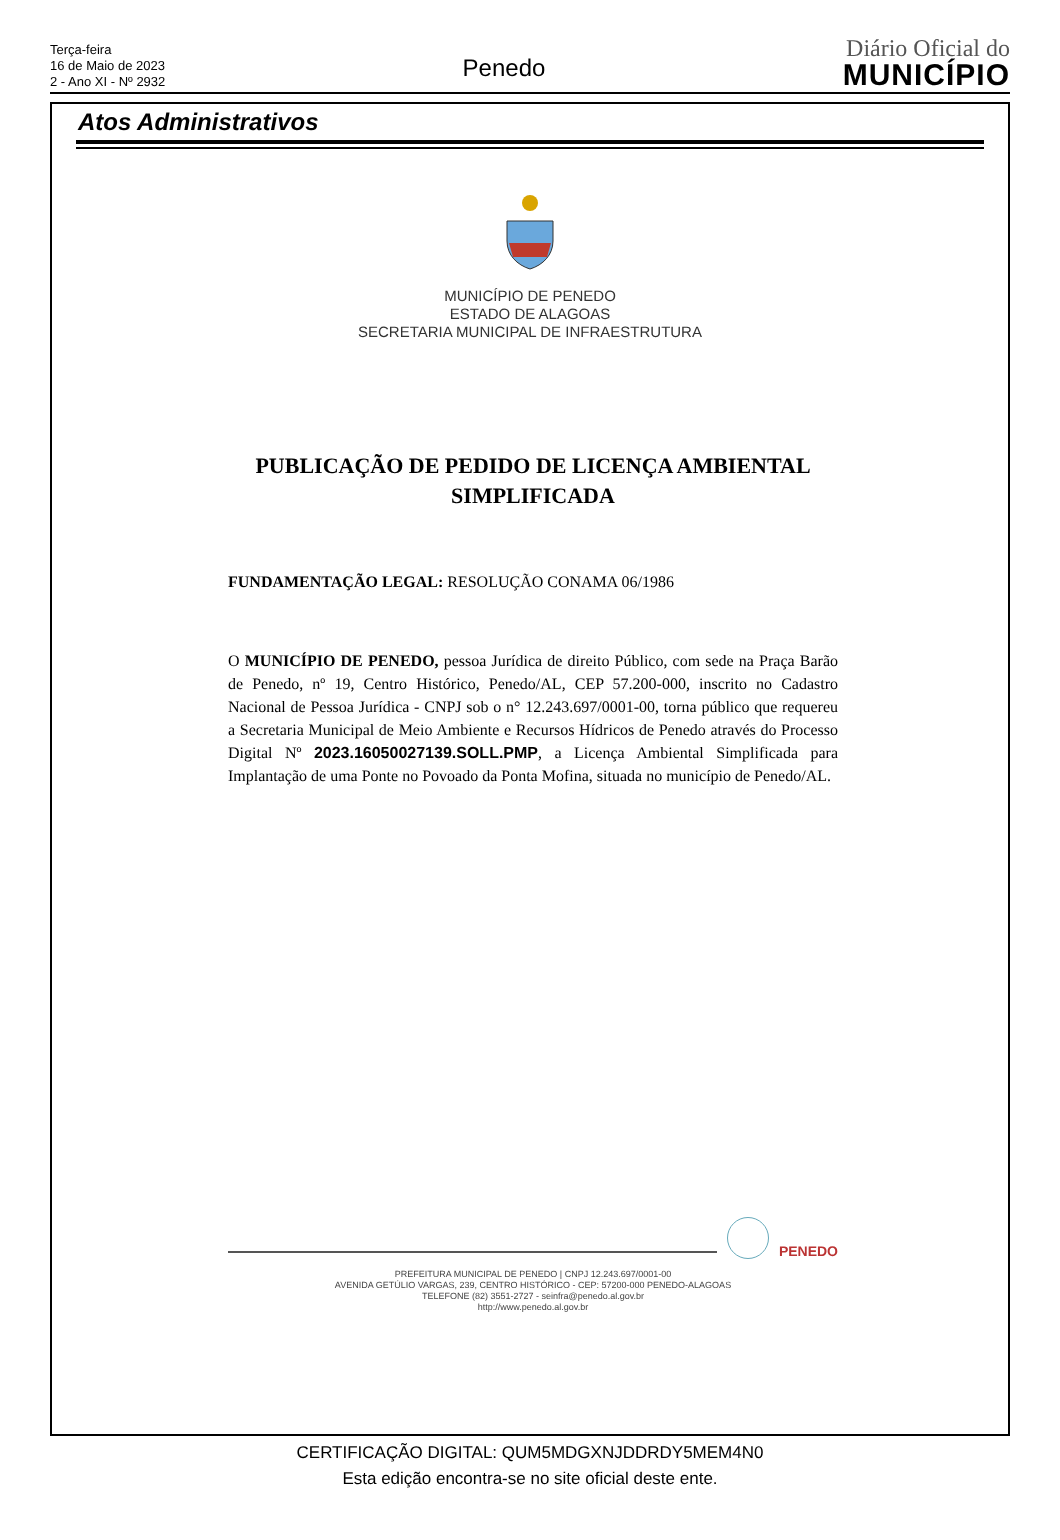Terça-feira
16 de Maio de 2023
2 - Ano XI - Nº 2932
Penedo
Diário Oficial do
MUNICÍPIO
Atos Administrativos
MUNICÍPIO DE PENEDO
ESTADO DE ALAGOAS
SECRETARIA MUNICIPAL DE INFRAESTRUTURA
PUBLICAÇÃO DE PEDIDO DE LICENÇA AMBIENTAL SIMPLIFICADA
FUNDAMENTAÇÃO LEGAL: RESOLUÇÃO CONAMA 06/1986
O MUNICÍPIO DE PENEDO, pessoa Jurídica de direito Público, com sede na Praça Barão de Penedo, nº 19, Centro Histórico, Penedo/AL, CEP 57.200-000, inscrito no Cadastro Nacional de Pessoa Jurídica - CNPJ sob o n° 12.243.697/0001-00, torna público que requereu a Secretaria Municipal de Meio Ambiente e Recursos Hídricos de Penedo através do Processo Digital Nº 2023.16050027139.SOLL.PMP, a Licença Ambiental Simplificada para Implantação de uma Ponte no Povoado da Ponta Mofina, situada no município de Penedo/AL.
PENEDO
PREFEITURA MUNICIPAL DE PENEDO | CNPJ 12.243.697/0001-00
AVENIDA GETÚLIO VARGAS, 239, CENTRO HISTÓRICO - CEP: 57200-000 PENEDO-ALAGOAS
TELEFONE (82) 3551-2727 - seinfra@penedo.al.gov.br
http://www.penedo.al.gov.br
CERTIFICAÇÃO DIGITAL: QUM5MDGXNJDDRDY5MEM4N0
Esta edição encontra-se no site oficial deste ente.